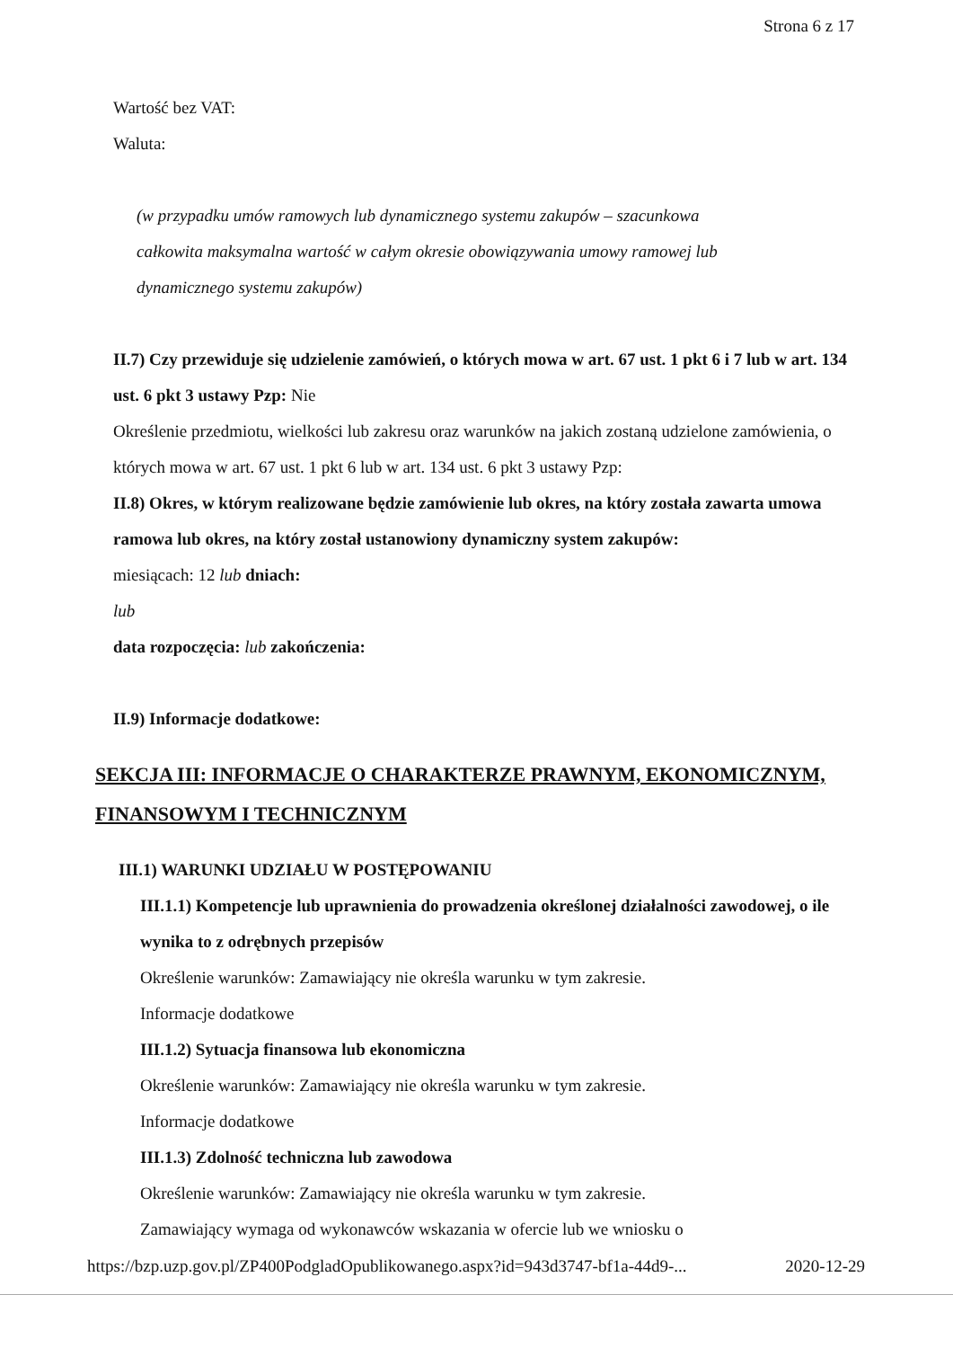Strona 6 z 17
Wartość bez VAT:
Waluta:
(w przypadku umów ramowych lub dynamicznego systemu zakupów – szacunkowa
całkowita maksymalna wartość w całym okresie obowiązywania umowy ramowej lub
dynamicznego systemu zakupów)
II.7) Czy przewiduje się udzielenie zamówień, o których mowa w art. 67 ust. 1 pkt 6 i 7 lub w art. 134 ust. 6 pkt 3 ustawy Pzp: Nie
Określenie przedmiotu, wielkości lub zakresu oraz warunków na jakich zostaną udzielone zamówienia, o których mowa w art. 67 ust. 1 pkt 6 lub w art. 134 ust. 6 pkt 3 ustawy Pzp:
II.8) Okres, w którym realizowane będzie zamówienie lub okres, na który została zawarta umowa ramowa lub okres, na który został ustanowiony dynamiczny system zakupów:
miesiącach: 12 lub dniach:
lub
data rozpoczęcia: lub zakończenia:
II.9) Informacje dodatkowe:
SEKCJA III: INFORMACJE O CHARAKTERZE PRAWNYM, EKONOMICZNYM, FINANSOWYM I TECHNICZNYM
III.1) WARUNKI UDZIAŁU W POSTĘPOWANIU
III.1.1) Kompetencje lub uprawnienia do prowadzenia określonej działalności zawodowej, o ile wynika to z odrębnych przepisów
Określenie warunków: Zamawiający nie określa warunku w tym zakresie.
Informacje dodatkowe
III.1.2) Sytuacja finansowa lub ekonomiczna
Określenie warunków: Zamawiający nie określa warunku w tym zakresie.
Informacje dodatkowe
III.1.3) Zdolność techniczna lub zawodowa
Określenie warunków: Zamawiający nie określa warunku w tym zakresie.
Zamawiający wymaga od wykonawców wskazania w ofercie lub we wniosku o
https://bzp.uzp.gov.pl/ZP400PodgladOpublikowanego.aspx?id=943d3747-bf1a-44d9-... 2020-12-29